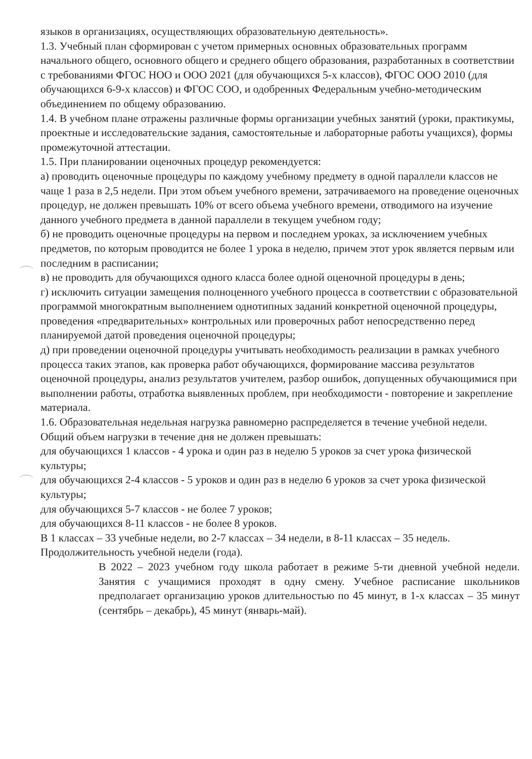языков в организациях, осуществляющих образовательную деятельность».
1.3. Учебный план сформирован с учетом примерных основных образовательных программ начального общего, основного общего и среднего общего образования, разработанных в соответствии с требованиями ФГОС НОО и ООО 2021 (для обучающихся 5-х классов), ФГОС ООО 2010 (для обучающихся 6-9-х классов) и ФГОС СОО, и одобренных Федеральным учебно-методическим объединением по общему образованию.
1.4. В учебном плане отражены различные формы организации учебных занятий (уроки, практикумы, проектные и исследовательские задания, самостоятельные и лабораторные работы учащихся), формы промежуточной аттестации.
1.5. При планировании оценочных процедур рекомендуется:
а) проводить оценочные процедуры по каждому учебному предмету в одной параллели классов не чаще 1 раза в 2,5 недели. При этом объем учебного времени, затрачиваемого на проведение оценочных процедур, не должен превышать 10% от всего объема учебного времени, отводимого на изучение данного учебного предмета в данной параллели в текущем учебном году;
б) не проводить оценочные процедуры на первом и последнем уроках, за исключением учебных предметов, по которым проводится не более 1 урока в неделю, причем этот урок является первым или последним в расписании;
в) не проводить для обучающихся одного класса более одной оценочной процедуры в день;
г) исключить ситуации замещения полноценного учебного процесса в соответствии с образовательной программой многократным выполнением однотипных заданий конкретной оценочной процедуры, проведения «предварительных» контрольных или проверочных работ непосредственно перед планируемой датой проведения оценочной процедуры;
д) при проведении оценочной процедуры учитывать необходимость реализации в рамках учебного процесса таких этапов, как проверка работ обучающихся, формирование массива результатов оценочной процедуры, анализ результатов учителем, разбор ошибок, допущенных обучающимися при выполнении работы, отработка выявленных проблем, при необходимости - повторение и закрепление материала.
1.6. Образовательная недельная нагрузка равномерно распределяется в течение учебной недели. Общий объем нагрузки в течение дня не должен превышать:
для обучающихся 1 классов - 4 урока и один раз в неделю 5 уроков за счет урока физической культуры;
для обучающихся 2-4 классов - 5 уроков и один раз в неделю 6 уроков за счет урока физической культуры;
для обучающихся 5-7 классов - не более 7 уроков;
для обучающихся 8-11 классов - не более 8 уроков.
В 1 классах – 33 учебные недели, во 2-7 классах – 34 недели, в 8-11 классах – 35 недель.
Продолжительность учебной недели (года).
В 2022 – 2023 учебном году школа работает в режиме 5-ти дневной учебной недели. Занятия с учащимися проходят в одну смену. Учебное расписание школьников предполагает организацию уроков длительностью по 45 минут, в 1-х классах – 35 минут (сентябрь – декабрь), 45 минут (январь-май).